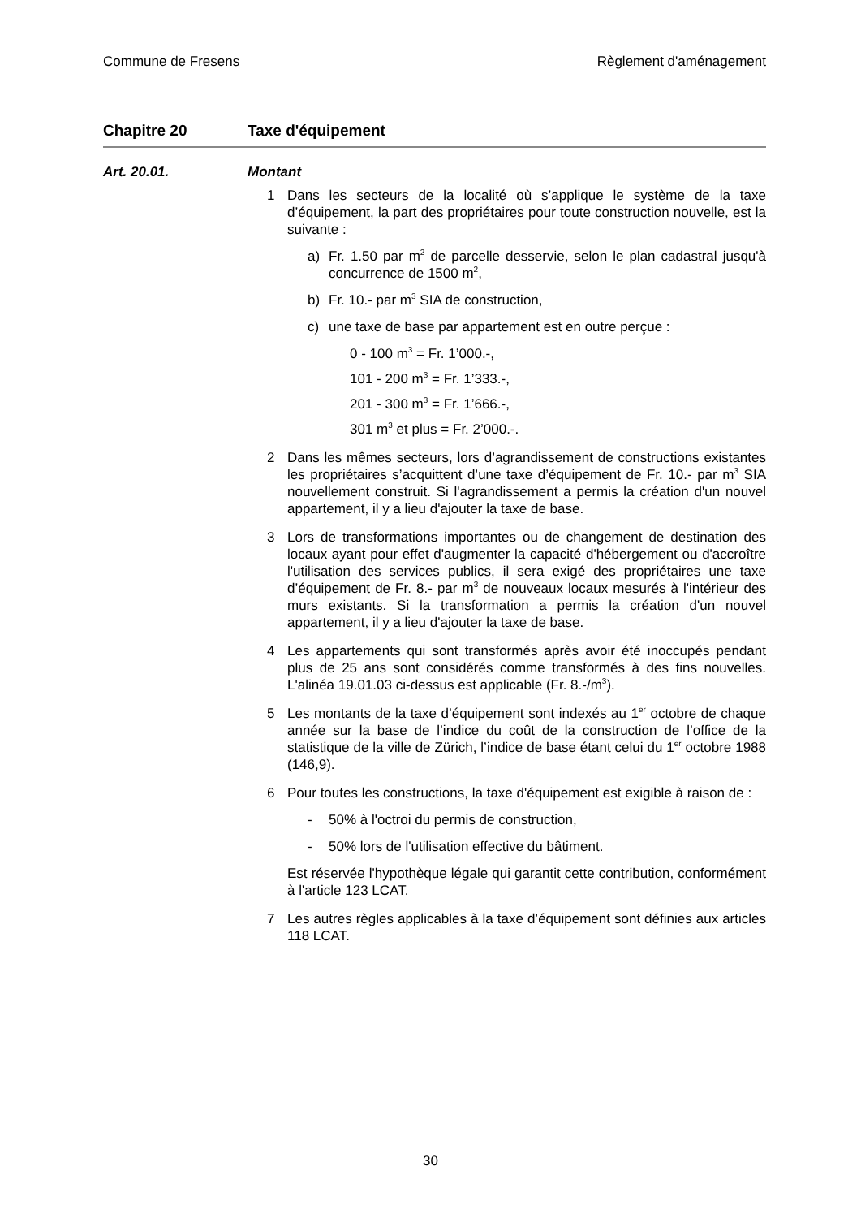Commune de Fresens Règlement d'aménagement
Chapitre 20 Taxe d'équipement
Art. 20.01. Montant
1 Dans les secteurs de la localité où s’applique le système de la taxe d’équipement, la part des propriétaires pour toute construction nouvelle, est la suivante :
a) Fr. 1.50 par m<sup>2</sup> de parcelle desservie, selon le plan cadastral jusqu'à concurrence de 1500 m<sup>2</sup>,
b) Fr. 10.- par m<sup>3</sup> SIA de construction,
c) une taxe de base par appartement est en outre perçue :
0 - 100 m<sup>3</sup> = Fr. 1’000.-,
101 - 200 m<sup>3</sup> = Fr. 1’333.-,
201 - 300 m<sup>3</sup> = Fr. 1’666.-,
301 m<sup>3</sup> et plus = Fr. 2’000.-.
2 Dans les mêmes secteurs, lors d’agrandissement de constructions existantes les propriétaires s’acquittent d’une taxe d’équipement de Fr. 10.- par m<sup>3</sup> SIA nouvellement construit. Si l'agrandissement a permis la création d'un nouvel appartement, il y a lieu d'ajouter la taxe de base.
3 Lors de transformations importantes ou de changement de destination des locaux ayant pour effet d'augmenter la capacité d'hébergement ou d'accroître l'utilisation des services publics, il sera exigé des propriétaires une taxe d’équipement de Fr. 8.- par m<sup>3</sup> de nouveaux locaux mesurés à l'intérieur des murs existants. Si la transformation a permis la création d'un nouvel appartement, il y a lieu d'ajouter la taxe de base.
4 Les appartements qui sont transformés après avoir été inoccupés pendant plus de 25 ans sont considérés comme transformés à des fins nouvelles. L'alinéa 19.01.03 ci-dessus est applicable (Fr. 8.-/m<sup>3</sup>).
5 Les montants de la taxe d’équipement sont indexés au 1<sup>er</sup> octobre de chaque année sur la base de l’indice du coût de la construction de l’office de la statistique de la ville de Zürich, l’indice de base étant celui du 1<sup>er</sup> octobre 1988 (146,9).
6 Pour toutes les constructions, la taxe d'équipement est exigible à raison de :
- 50% à l'octroi du permis de construction,
- 50% lors de l'utilisation effective du bâtiment.
Est réservée l'hypothèque légale qui garantit cette contribution, conformément à l'article 123 LCAT.
7 Les autres règles applicables à la taxe d’équipement sont définies aux articles 118 LCAT.
30